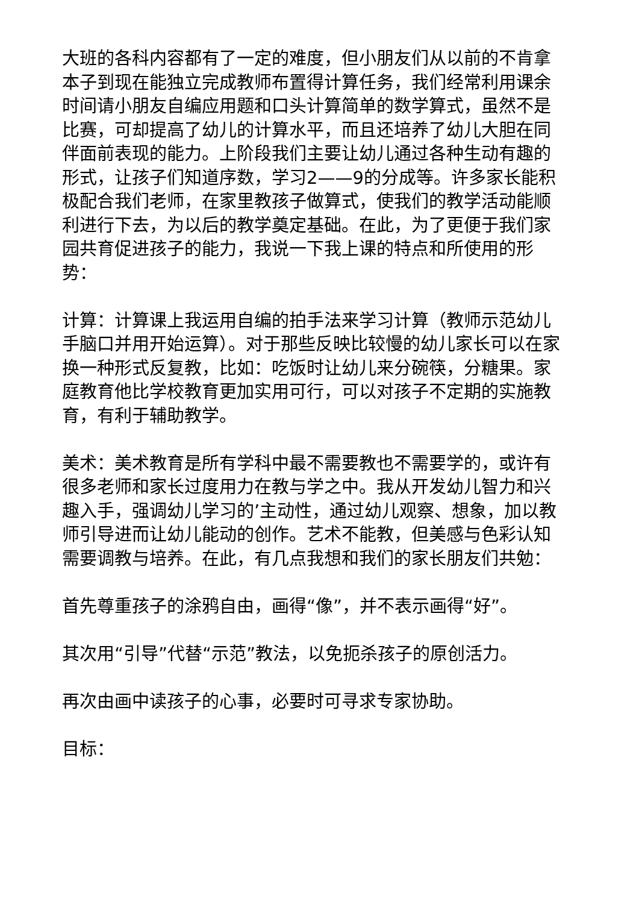大班的各科内容都有了一定的难度，但小朋友们从以前的不肯拿本子到现在能独立完成教师布置得计算任务，我们经常利用课余时间请小朋友自编应用题和口头计算简单的数学算式，虽然不是比赛，可却提高了幼儿的计算水平，而且还培养了幼儿大胆在同伴面前表现的能力。上阶段我们主要让幼儿通过各种生动有趣的形式，让孩子们知道序数，学习2——9的分成等。许多家长能积极配合我们老师，在家里教孩子做算式，使我们的教学活动能顺利进行下去，为以后的教学奠定基础。在此，为了更便于我们家园共育促进孩子的能力，我说一下我上课的特点和所使用的形势：
计算：计算课上我运用自编的拍手法来学习计算（教师示范幼儿手脑口并用开始运算）。对于那些反映比较慢的幼儿家长可以在家换一种形式反复教，比如：吃饭时让幼儿来分碗筷，分糖果。家庭教育他比学校教育更加实用可行，可以对孩子不定期的实施教育，有利于辅助教学。
美术：美术教育是所有学科中最不需要教也不需要学的，或许有很多老师和家长过度用力在教与学之中。我从开发幼儿智力和兴趣入手，强调幼儿学习的’主动性，通过幼儿观察、想象，加以教师引导进而让幼儿能动的创作。艺术不能教，但美感与色彩认知需要调教与培养。在此，有几点我想和我们的家长朋友们共勉：
首先尊重孩子的涂鸦自由，画得“像”，并不表示画得“好”。
其次用“引导”代替“示范”教法，以免扼杀孩子的原创活力。
再次由画中读孩子的心事，必要时可寻求专家协助。
目标：